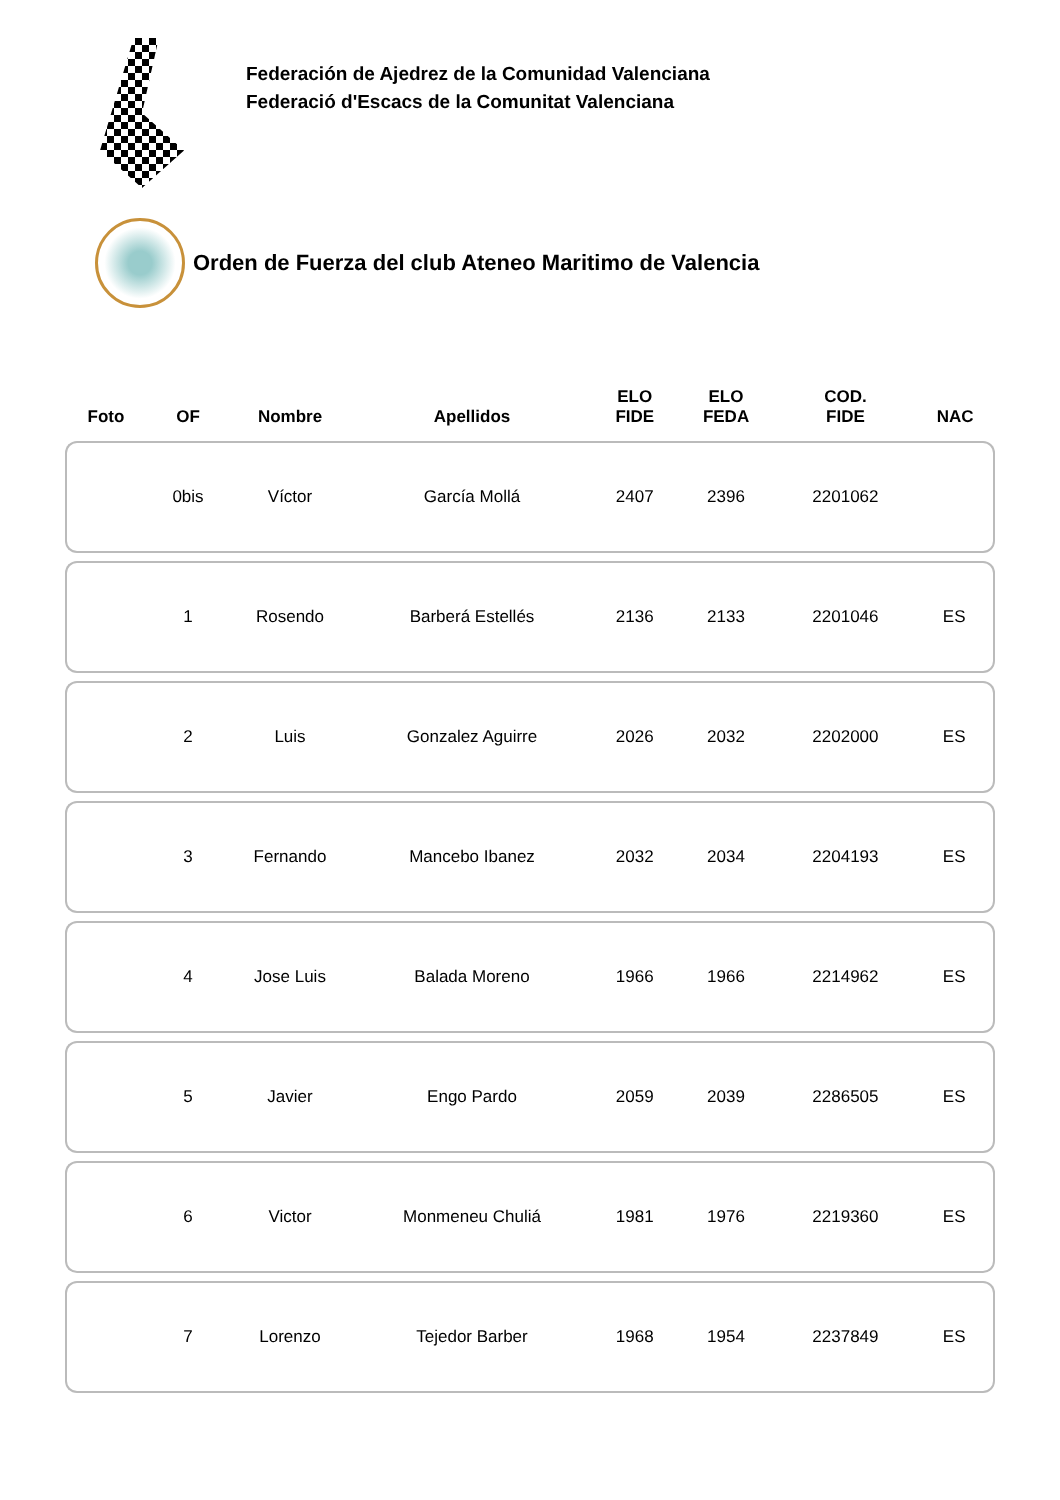Federación de Ajedrez de la Comunidad Valenciana
Federació d'Escacs de la Comunitat Valenciana
Orden de Fuerza del club Ateneo Maritimo de Valencia
| Foto | OF | Nombre | Apellidos | ELO FIDE | ELO FEDA | COD. FIDE | NAC |
| --- | --- | --- | --- | --- | --- | --- | --- |
| | 0bis | Víctor | García Mollá | 2407 | 2396 | 2201062 | |
| | 1 | Rosendo | Barberá Estellés | 2136 | 2133 | 2201046 | ES |
| | 2 | Luis | Gonzalez Aguirre | 2026 | 2032 | 2202000 | ES |
| | 3 | Fernando | Mancebo Ibanez | 2032 | 2034 | 2204193 | ES |
| | 4 | Jose Luis | Balada Moreno | 1966 | 1966 | 2214962 | ES |
| | 5 | Javier | Engo Pardo | 2059 | 2039 | 2286505 | ES |
| | 6 | Victor | Monmeneu Chuliá | 1981 | 1976 | 2219360 | ES |
| | 7 | Lorenzo | Tejedor Barber | 1968 | 1954 | 2237849 | ES |